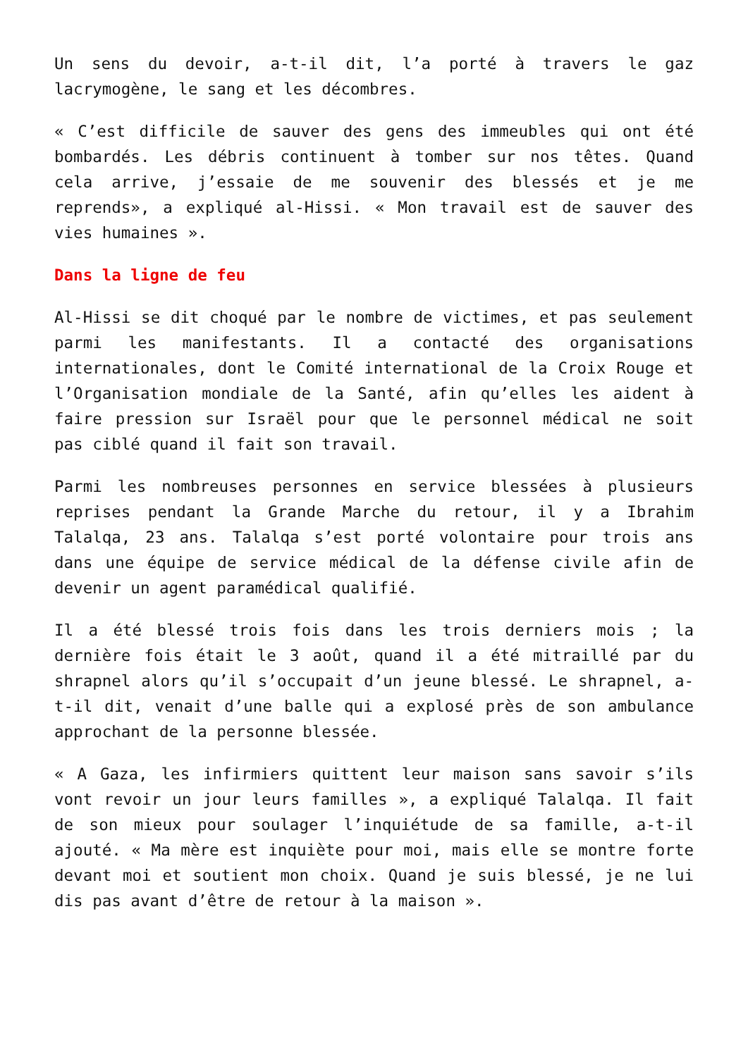Un sens du devoir, a-t-il dit, l’a porté à travers le gaz lacrymogène, le sang et les décombres.
« C’est difficile de sauver des gens des immeubles qui ont été bombardés. Les débris continuent à tomber sur nos têtes. Quand cela arrive, j’essaie de me souvenir des blessés et je me reprends», a expliqué al-Hissi. « Mon travail est de sauver des vies humaines ».
Dans la ligne de feu
Al-Hissi se dit choqué par le nombre de victimes, et pas seulement parmi les manifestants. Il a contacté des organisations internationales, dont le Comité international de la Croix Rouge et l’Organisation mondiale de la Santé, afin qu’elles les aident à faire pression sur Israël pour que le personnel médical ne soit pas ciblé quand il fait son travail.
Parmi les nombreuses personnes en service blessées à plusieurs reprises pendant la Grande Marche du retour, il y a Ibrahim Talalqa, 23 ans. Talalqa s’est porté volontaire pour trois ans dans une équipe de service médical de la défense civile afin de devenir un agent paramédical qualifié.
Il a été blessé trois fois dans les trois derniers mois ; la dernière fois était le 3 août, quand il a été mitraillé par du shrapnel alors qu’il s’occupait d’un jeune blessé. Le shrapnel, a-t-il dit, venait d’une balle qui a explosé près de son ambulance approchant de la personne blessée.
« A Gaza, les infirmiers quittent leur maison sans savoir s’ils vont revoir un jour leurs familles », a expliqué Talalqa. Il fait de son mieux pour soulager l’inquiétude de sa famille, a-t-il ajouté. « Ma mère est inquiète pour moi, mais elle se montre forte devant moi et soutient mon choix. Quand je suis blessé, je ne lui dis pas avant d’être de retour à la maison ».